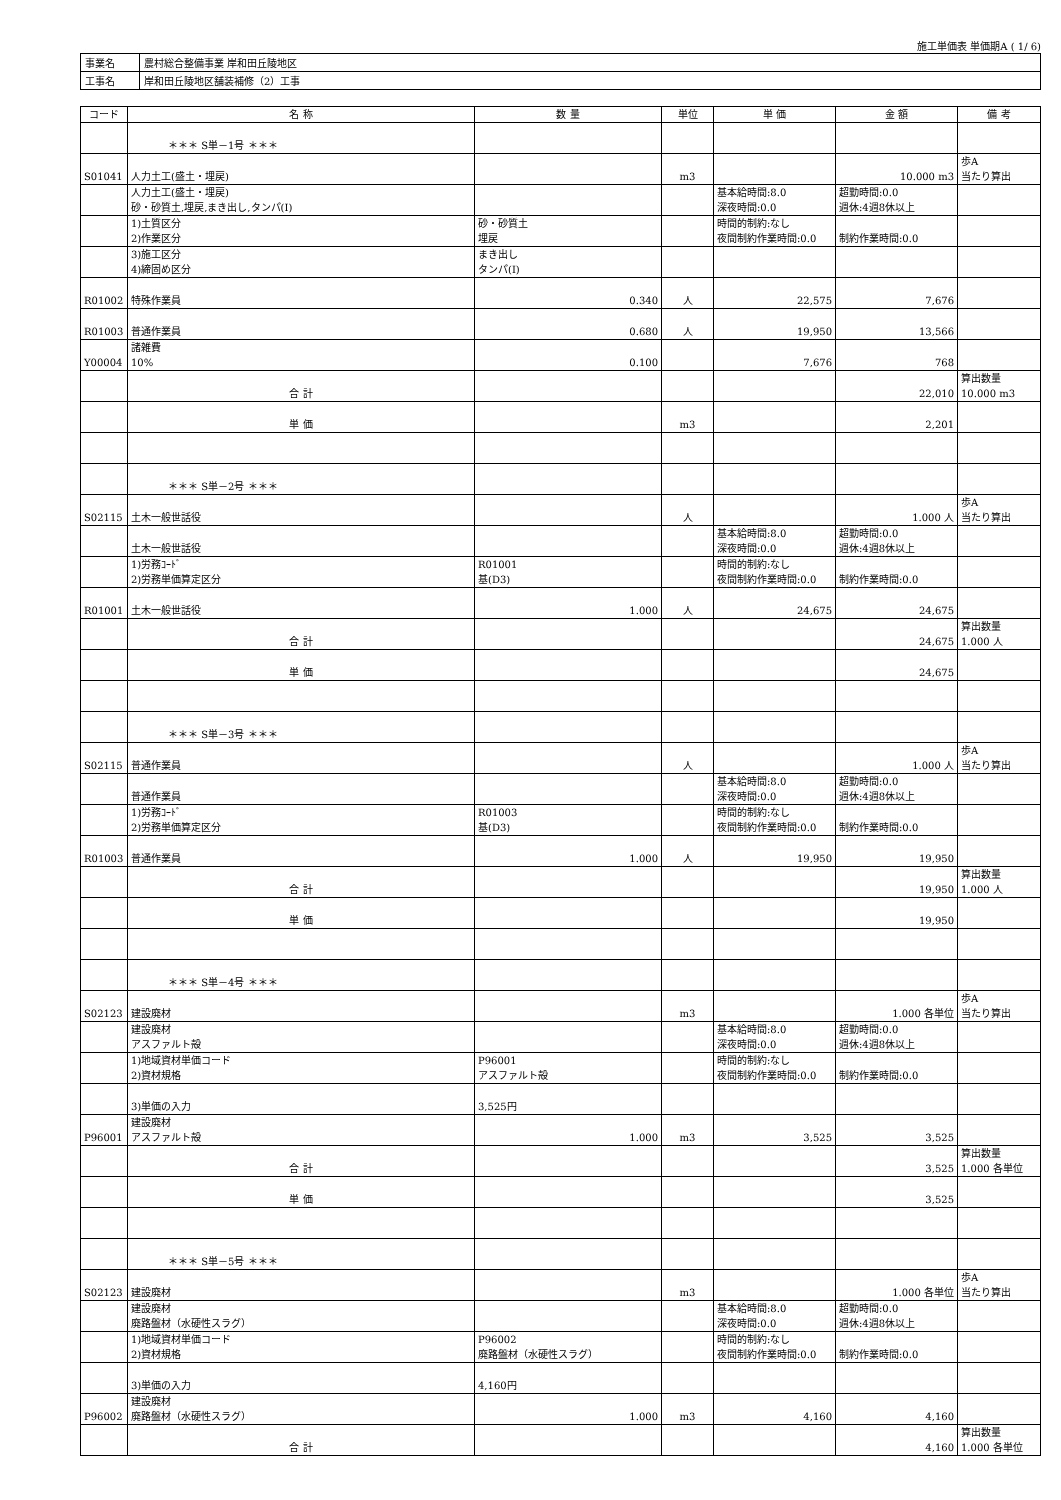施工単価表 単価期A ( 1/ 6)
| 事業名 | 農村総合整備事業 岸和田丘陵地区 |
| 工事名 | 岸和田丘陵地区舗装補修（2）工事 |
| コード | 名 称 | 数 量 | 単位 | 単 価 | 金 額 | 備 考 |
| --- | --- | --- | --- | --- | --- | --- |
| | ＊＊＊ S単－1号 ＊＊＊ | | | | | |
| S01041 | 人力土工(盛土・埋戻) | | m3 | | 10.000 m3 | 歩A 当たり算出 |
| | 人力土工(盛土・埋戻) 砂・砂質土,埋戻,まき出し,タンパ(Ⅰ) | | | 基本給時間:8.0 深夜時間:0.0 | 超勤時間:0.0 週休:4週8休以上 | |
| | 1)土質区分 2)作業区分 | 砂・砂質土 埋戻 | | 時間的制約:なし 夜間制約作業時間:0.0 | 制約作業時間:0.0 | |
| | 3)施工区分 4)締固め区分 | まき出し タンパ(Ⅰ) | | | | |
| R01002 | 特殊作業員 | 0.340 | 人 | 22,575 | 7,676 | |
| R01003 | 普通作業員 | 0.680 | 人 | 19,950 | 13,566 | |
| Y00004 | 諸雑費 10% | 0.100 | | 7,676 | 768 | |
| | 合 計 | | | | 22,010 | 算出数量 10.000 m3 |
| | 単 価 | | m3 | | 2,201 | |
| | ＊＊＊ S単－2号 ＊＊＊ | | | | | |
| S02115 | 土木一般世話役 | | 人 | | 1.000 人 | 歩A 当たり算出 |
| | 土木一般世話役 | | | 基本給時間:8.0 深夜時間:0.0 | 超勤時間:0.0 週休:4週8休以上 | |
| | 1)労務ｺｰﾄﾞ 2)労務単価算定区分 | R01001 基(D3) | | 時間的制約:なし 夜間制約作業時間:0.0 | 制約作業時間:0.0 | |
| R01001 | 土木一般世話役 | 1.000 | 人 | 24,675 | 24,675 | |
| | 合 計 | | | | 24,675 | 算出数量 1.000 人 |
| | 単 価 | | | | 24,675 | |
| | ＊＊＊ S単－3号 ＊＊＊ | | | | | |
| S02115 | 普通作業員 | | 人 | | 1.000 人 | 歩A 当たり算出 |
| | 普通作業員 | | | 基本給時間:8.0 深夜時間:0.0 | 超勤時間:0.0 週休:4週8休以上 | |
| | 1)労務ｺｰﾄﾞ 2)労務単価算定区分 | R01003 基(D3) | | 時間的制約:なし 夜間制約作業時間:0.0 | 制約作業時間:0.0 | |
| R01003 | 普通作業員 | 1.000 | 人 | 19,950 | 19,950 | |
| | 合 計 | | | | 19,950 | 算出数量 1.000 人 |
| | 単 価 | | | | 19,950 | |
| | ＊＊＊ S単－4号 ＊＊＊ | | | | | |
| S02123 | 建設廃材 | | m3 | | 1.000 各単位 | 歩A 当たり算出 |
| | 建設廃材 アスファルト殻 | | | 基本給時間:8.0 深夜時間:0.0 | 超勤時間:0.0 週休:4週8休以上 | |
| | 1)地域資材単価コード 2)資材規格 | P96001 アスファルト殻 | | 時間的制約:なし 夜間制約作業時間:0.0 | 制約作業時間:0.0 | |
| | 3)単価の入力 | 3,525円 | | | | |
| P96001 | 建設廃材 アスファルト殻 | 1.000 | m3 | 3,525 | 3,525 | |
| | 合 計 | | | | 3,525 | 算出数量 1.000 各単位 |
| | 単 価 | | | | 3,525 | |
| | ＊＊＊ S単－5号 ＊＊＊ | | | | | |
| S02123 | 建設廃材 | | m3 | | 1.000 各単位 | 歩A 当たり算出 |
| | 建設廃材 廃路盤材（水硬性スラグ） | | | 基本給時間:8.0 深夜時間:0.0 | 超勤時間:0.0 週休:4週8休以上 | |
| | 1)地域資材単価コード 2)資材規格 | P96002 廃路盤材（水硬性スラグ） | | 時間的制約:なし 夜間制約作業時間:0.0 | 制約作業時間:0.0 | |
| | 3)単価の入力 | 4,160円 | | | | |
| P96002 | 建設廃材 廃路盤材（水硬性スラグ） | 1.000 | m3 | 4,160 | 4,160 | |
| | 合 計 | | | | 4,160 | 算出数量 1.000 各単位 |